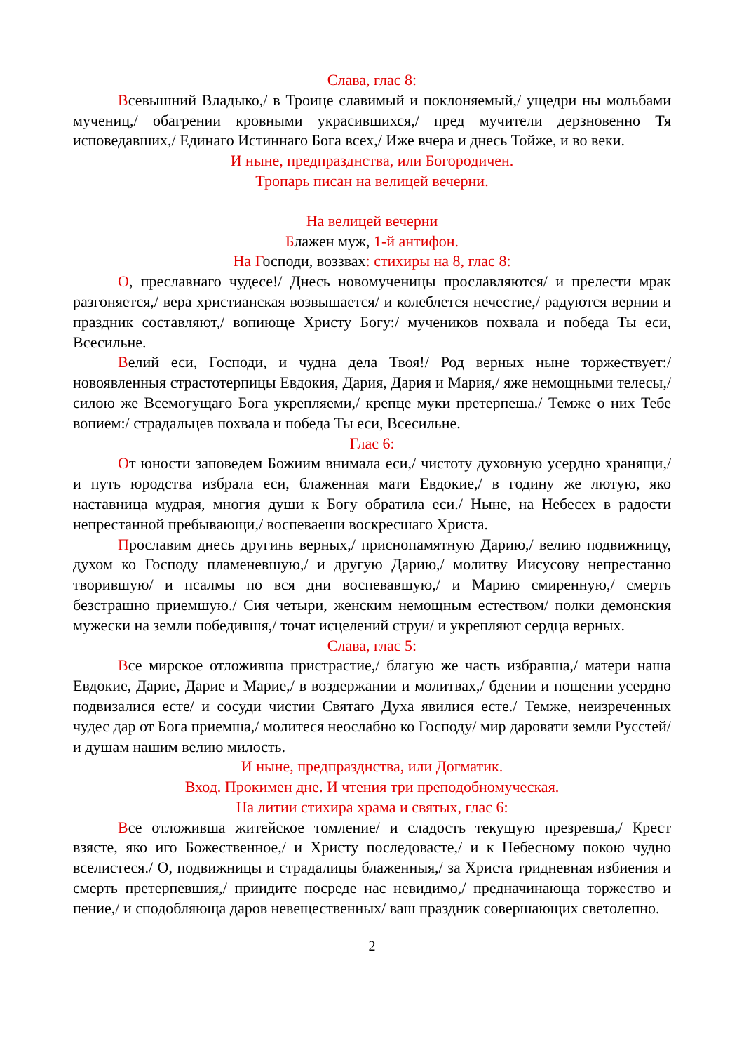Слава, глас 8:
Всевышний Владыко,/ в Троице славимый и поклоняемый,/ ущедри ны мольбами мучениц,/ обагрении кровными украсившихся,/ пред мучители дерзновенно Тя исповедавших,/ Единаго Истиннаго Бога всех,/ Иже вчера и днесь Тойже, и во веки.
И ныне, предпразднства, или Богородичен.
Тропарь писан на велицей вечерни.
На велицей вечерни
Блажен муж, 1-й антифон.
На Господи, воззвах: стихиры на 8, глас 8:
О, преславнаго чудесе!/ Днесь новомученицы прославляются/ и прелести мрак разгоняется,/ вера христианская возвышается/ и колеблется нечестие,/ радуются вернии и праздник составляют,/ вопиюще Христу Богу:/ мучеников похвала и победа Ты еси, Всесильне.
Велий еси, Господи, и чудна дела Твоя!/ Род верных ныне торжествует:/ новоявленныя страстотерпицы Евдокия, Дария, Дария и Мария,/ яже немощными телесы,/ силою же Всемогущаго Бога укрепляеми,/ крепце муки претерпеша./ Темже о них Тебе вопием:/ страдальцев похвала и победа Ты еси, Всесильне.
Глас 6:
От юности заповедем Божиим внимала еси,/ чистоту духовную усердно хранящи,/ и путь юродства избрала еси, блаженная мати Евдокие,/ в годину же лютую, яко наставница мудрая, многия души к Богу обратила еси./ Ныне, на Небесех в радости непрестанной пребывающи,/ воспеваеши воскресшаго Христа.
Прославим днесь другинь верных,/ приснопамятную Дарию,/ велию подвижницу, духом ко Господу пламеневшую,/ и другую Дарию,/ молитву Иисусову непрестанно творившую/ и псалмы по вся дни воспевавшую,/ и Марию смиренную,/ смерть безстрашно приемшую./ Сия четыри, женским немощным естеством/ полки демонския мужески на земли победившя,/ точат исцелений струи/ и укрепляют сердца верных.
Слава, глас 5:
Все мирское отложивша пристрастие,/ благую же часть избравша,/ матери наша Евдокие, Дарие, Дарие и Марие,/ в воздержании и молитвах,/ бдении и пощении усердно подвизалися есте/ и сосуди чистии Святаго Духа явилися есте./ Темже, неизреченных чудес дар от Бога приемша,/ молитеся неослабно ко Господу/ мир даровати земли Русстей/ и душам нашим велию милость.
И ныне, предпразднства, или Догматик.
Вход. Прокимен дне. И чтения три преподобномуческая.
На литии стихира храма и святых, глас 6:
Все отложивша житейское томление/ и сладость текущую презревша,/ Крест взясте, яко иго Божественное,/ и Христу последовасте,/ и к Небесному покою чудно вселистеся./ О, подвижницы и страдалицы блаженныя,/ за Христа тридневная избиения и смерть претерпевшия,/ приидите посреде нас невидимо,/ предначинающа торжество и пение,/ и сподобляюща даров невещественных/ ваш праздник совершающих светолепно.
2